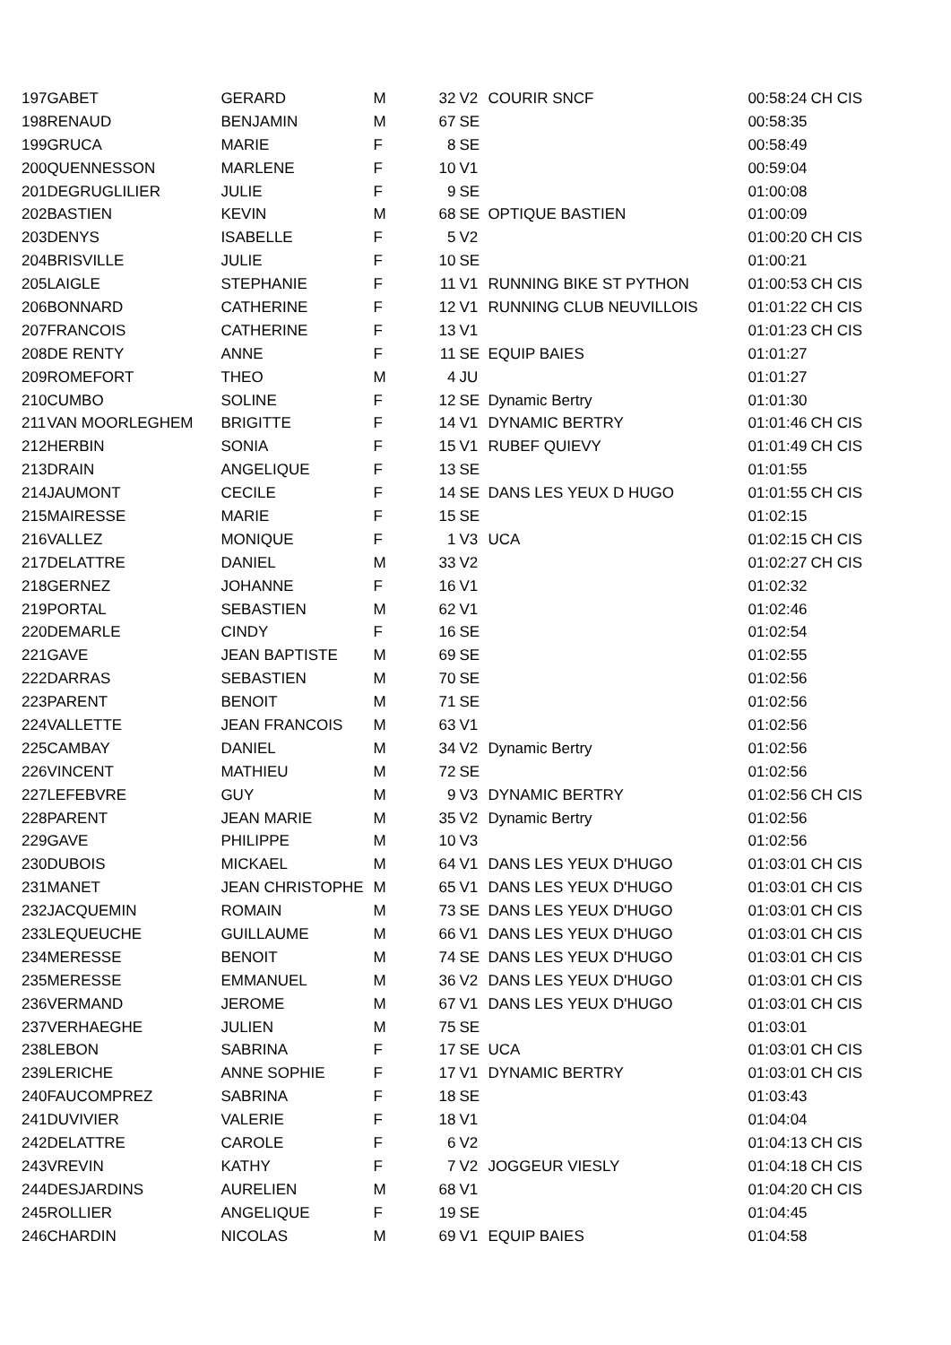| 197 | GABET | GERARD | M | 32 | V2 | COURIR SNCF | 00:58:24 | CH CIS |
| 198 | RENAUD | BENJAMIN | M | 67 | SE | | 00:58:35 | |
| 199 | GRUCA | MARIE | F | 8 | SE | | 00:58:49 | |
| 200 | QUENNESSON | MARLENE | F | 10 | V1 | | 00:59:04 | |
| 201 | DEGRUGLILIER | JULIE | F | 9 | SE | | 01:00:08 | |
| 202 | BASTIEN | KEVIN | M | 68 | SE | OPTIQUE BASTIEN | 01:00:09 | |
| 203 | DENYS | ISABELLE | F | 5 | V2 | | 01:00:20 | CH CIS |
| 204 | BRISVILLE | JULIE | F | 10 | SE | | 01:00:21 | |
| 205 | LAIGLE | STEPHANIE | F | 11 | V1 | RUNNING BIKE ST PYTHON | 01:00:53 | CH CIS |
| 206 | BONNARD | CATHERINE | F | 12 | V1 | RUNNING CLUB NEUVILLOIS | 01:01:22 | CH CIS |
| 207 | FRANCOIS | CATHERINE | F | 13 | V1 | | 01:01:23 | CH CIS |
| 208 | DE RENTY | ANNE | F | 11 | SE | EQUIP BAIES | 01:01:27 | |
| 209 | ROMEFORT | THEO | M | 4 | JU | | 01:01:27 | |
| 210 | CUMBO | SOLINE | F | 12 | SE | Dynamic Bertry | 01:01:30 | |
| 211 | VAN MOORLEGHEM | BRIGITTE | F | 14 | V1 | DYNAMIC BERTRY | 01:01:46 | CH CIS |
| 212 | HERBIN | SONIA | F | 15 | V1 | RUBEF QUIEVY | 01:01:49 | CH CIS |
| 213 | DRAIN | ANGELIQUE | F | 13 | SE | | 01:01:55 | |
| 214 | JAUMONT | CECILE | F | 14 | SE | DANS LES YEUX D HUGO | 01:01:55 | CH CIS |
| 215 | MAIRESSE | MARIE | F | 15 | SE | | 01:02:15 | |
| 216 | VALLEZ | MONIQUE | F | 1 | V3 | UCA | 01:02:15 | CH CIS |
| 217 | DELATTRE | DANIEL | M | 33 | V2 | | 01:02:27 | CH CIS |
| 218 | GERNEZ | JOHANNE | F | 16 | V1 | | 01:02:32 | |
| 219 | PORTAL | SEBASTIEN | M | 62 | V1 | | 01:02:46 | |
| 220 | DEMARLE | CINDY | F | 16 | SE | | 01:02:54 | |
| 221 | GAVE | JEAN BAPTISTE | M | 69 | SE | | 01:02:55 | |
| 222 | DARRAS | SEBASTIEN | M | 70 | SE | | 01:02:56 | |
| 223 | PARENT | BENOIT | M | 71 | SE | | 01:02:56 | |
| 224 | VALLETTE | JEAN FRANCOIS | M | 63 | V1 | | 01:02:56 | |
| 225 | CAMBAY | DANIEL | M | 34 | V2 | Dynamic Bertry | 01:02:56 | |
| 226 | VINCENT | MATHIEU | M | 72 | SE | | 01:02:56 | |
| 227 | LEFEBVRE | GUY | M | 9 | V3 | DYNAMIC BERTRY | 01:02:56 | CH CIS |
| 228 | PARENT | JEAN MARIE | M | 35 | V2 | Dynamic Bertry | 01:02:56 | |
| 229 | GAVE | PHILIPPE | M | 10 | V3 | | 01:02:56 | |
| 230 | DUBOIS | MICKAEL | M | 64 | V1 | DANS LES YEUX D'HUGO | 01:03:01 | CH CIS |
| 231 | MANET | JEAN CHRISTOPHE | M | 65 | V1 | DANS LES YEUX D'HUGO | 01:03:01 | CH CIS |
| 232 | JACQUEMIN | ROMAIN | M | 73 | SE | DANS LES YEUX D'HUGO | 01:03:01 | CH CIS |
| 233 | LEQUEUCHE | GUILLAUME | M | 66 | V1 | DANS LES YEUX D'HUGO | 01:03:01 | CH CIS |
| 234 | MERESSE | BENOIT | M | 74 | SE | DANS LES YEUX D'HUGO | 01:03:01 | CH CIS |
| 235 | MERESSE | EMMANUEL | M | 36 | V2 | DANS LES YEUX D'HUGO | 01:03:01 | CH CIS |
| 236 | VERMAND | JEROME | M | 67 | V1 | DANS LES YEUX D'HUGO | 01:03:01 | CH CIS |
| 237 | VERHAEGHE | JULIEN | M | 75 | SE | | 01:03:01 | |
| 238 | LEBON | SABRINA | F | 17 | SE | UCA | 01:03:01 | CH CIS |
| 239 | LERICHE | ANNE SOPHIE | F | 17 | V1 | DYNAMIC BERTRY | 01:03:01 | CH CIS |
| 240 | FAUCOMPREZ | SABRINA | F | 18 | SE | | 01:03:43 | |
| 241 | DUVIVIER | VALERIE | F | 18 | V1 | | 01:04:04 | |
| 242 | DELATTRE | CAROLE | F | 6 | V2 | | 01:04:13 | CH CIS |
| 243 | VREVIN | KATHY | F | 7 | V2 | JOGGEUR VIESLY | 01:04:18 | CH CIS |
| 244 | DESJARDINS | AURELIEN | M | 68 | V1 | | 01:04:20 | CH CIS |
| 245 | ROLLIER | ANGELIQUE | F | 19 | SE | | 01:04:45 | |
| 246 | CHARDIN | NICOLAS | M | 69 | V1 | EQUIP BAIES | 01:04:58 | |